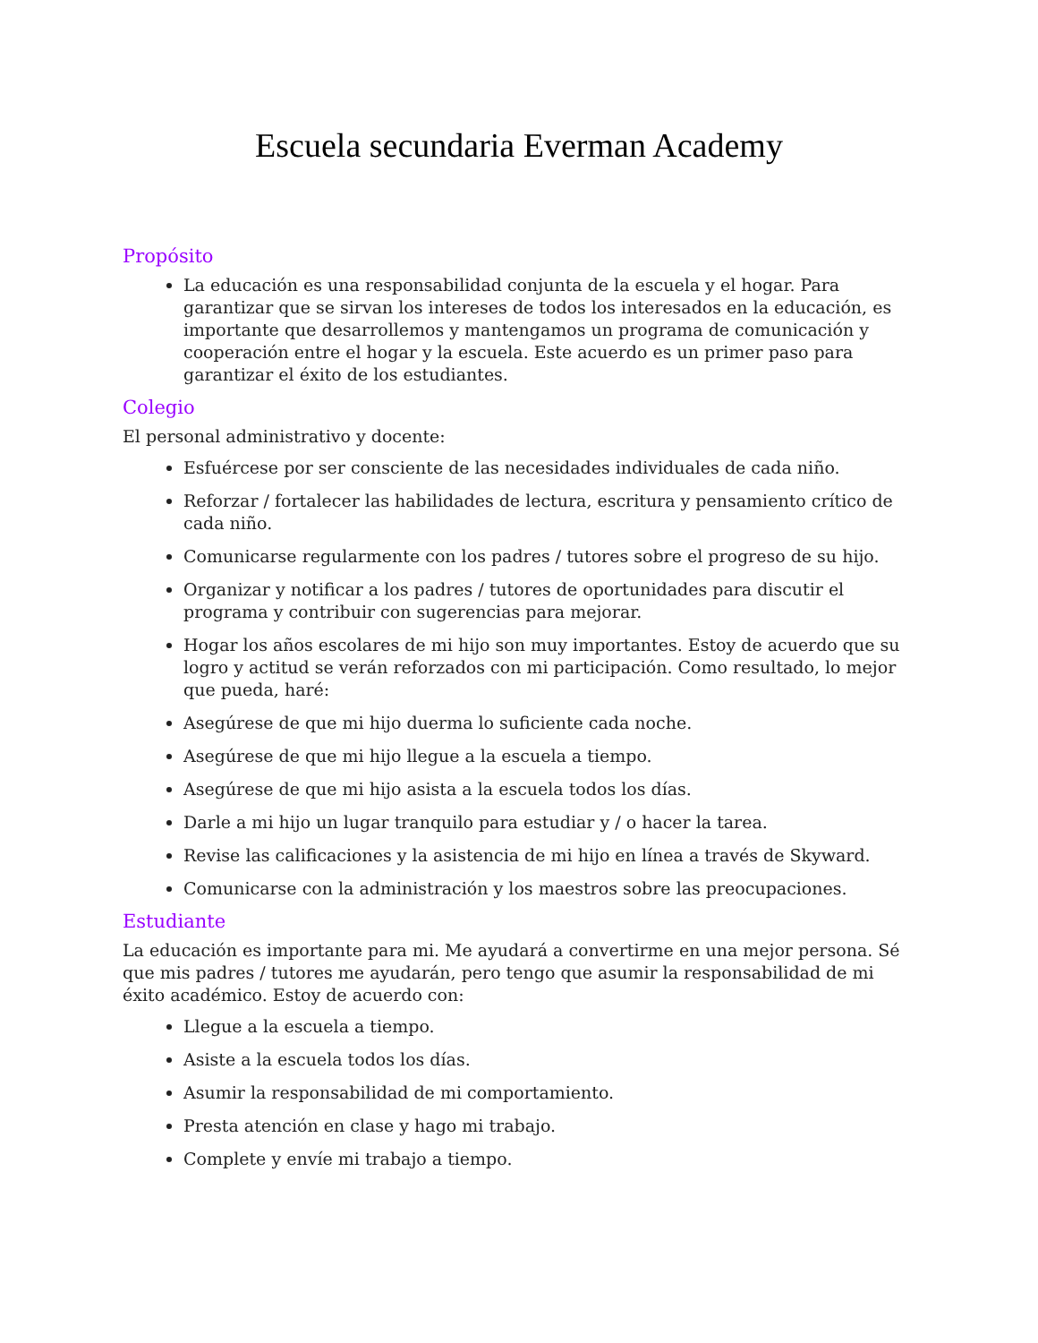Escuela secundaria Everman Academy
Propósito
La educación es una responsabilidad conjunta de la escuela y el hogar. Para garantizar que se sirvan los intereses de todos los interesados en la educación, es importante que desarrollemos y mantengamos un programa de comunicación y cooperación entre el hogar y la escuela. Este acuerdo es un primer paso para garantizar el éxito de los estudiantes.
Colegio
El personal administrativo y docente:
Esfuércese por ser consciente de las necesidades individuales de cada niño.
Reforzar / fortalecer las habilidades de lectura, escritura y pensamiento crítico de cada niño.
Comunicarse regularmente con los padres / tutores sobre el progreso de su hijo.
Organizar y notificar a los padres / tutores de oportunidades para discutir el programa y contribuir con sugerencias para mejorar.
Hogar los años escolares de mi hijo son muy importantes. Estoy de acuerdo que su logro y actitud se verán reforzados con mi participación. Como resultado, lo mejor que pueda, haré:
Asegúrese de que mi hijo duerma lo suficiente cada noche.
Asegúrese de que mi hijo llegue a la escuela a tiempo.
Asegúrese de que mi hijo asista a la escuela todos los días.
Darle a mi hijo un lugar tranquilo para estudiar y / o hacer la tarea.
Revise las calificaciones y la asistencia de mi hijo en línea a través de Skyward.
Comunicarse con la administración y los maestros sobre las preocupaciones.
Estudiante
La educación es importante para mi. Me ayudará a convertirme en una mejor persona. Sé que mis padres / tutores me ayudarán, pero tengo que asumir la responsabilidad de mi éxito académico. Estoy de acuerdo con:
Llegue a la escuela a tiempo.
Asiste a la escuela todos los días.
Asumir la responsabilidad de mi comportamiento.
Presta atención en clase y hago mi trabajo.
Complete y envíe mi trabajo a tiempo.